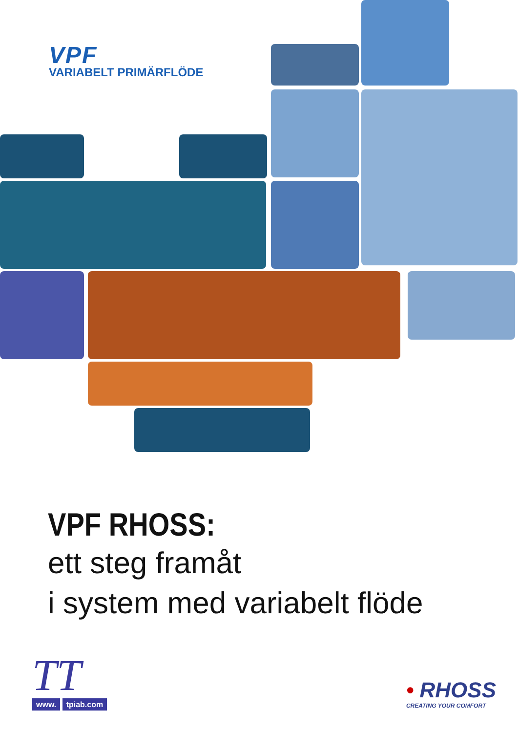VPF
VARIABELT PRIMÄRFLÖDE
VPF RHOSS:
ett steg framåt
i system med variabelt flöde
TT
www. tpiab.com
• RHOSS
CREATING YOUR COMFORT